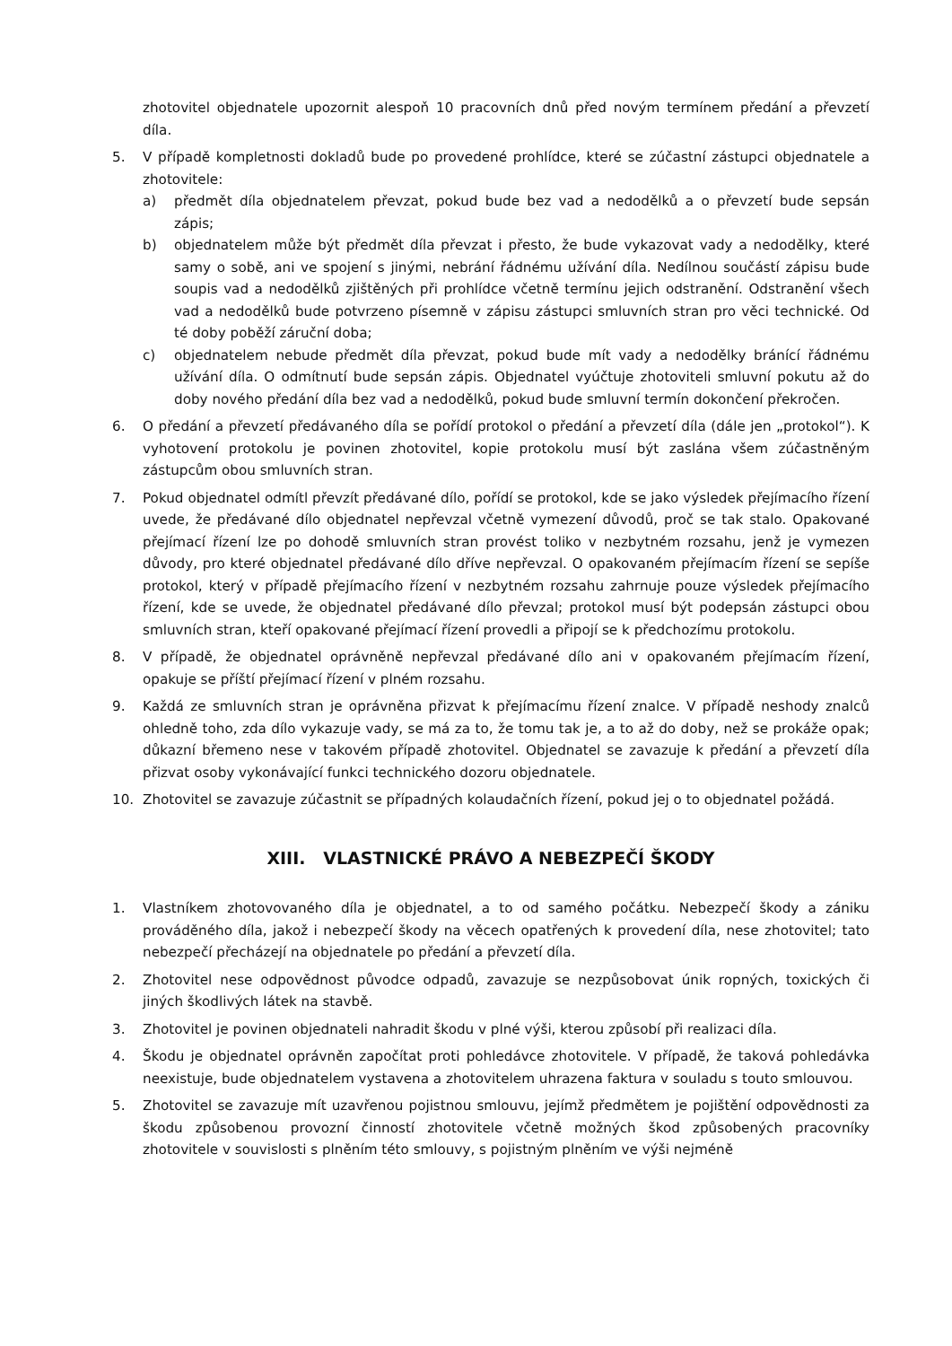zhotovitel objednatele upozornit alespoň 10 pracovních dnů před novým termínem předání a převzetí díla.
5. V případě kompletnosti dokladů bude po provedené prohlídce, které se zúčastní zástupci objednatele a zhotovitele:
a) předmět díla objednatelem převzat, pokud bude bez vad a nedodělků a o převzetí bude sepsán zápis;
b) objednatelem může být předmět díla převzat i přesto, že bude vykazovat vady a nedodělky, které samy o sobě, ani ve spojení s jinými, nebrání řádnému užívání díla. Nedílnou součástí zápisu bude soupis vad a nedodělků zjištěných při prohlídce včetně termínu jejich odstranění. Odstranění všech vad a nedodělků bude potvrzeno písemně v zápisu zástupci smluvních stran pro věci technické. Od té doby poběží záruční doba;
c) objednatelem nebude předmět díla převzat, pokud bude mít vady a nedodělky bránící řádnému užívání díla. O odmítnutí bude sepsán zápis. Objednatel vyúčtuje zhotoviteli smluvní pokutu až do doby nového předání díla bez vad a nedodělků, pokud bude smluvní termín dokončení překročen.
6. O předání a převzetí předávaného díla se pořídí protokol o předání a převzetí díla (dále jen „protokol“). K vyhotovení protokolu je povinen zhotovitel, kopie protokolu musí být zaslána všem zúčastněným zástupcům obou smluvních stran.
7. Pokud objednatel odmítl převzít předávané dílo, pořídí se protokol, kde se jako výsledek přejímacího řízení uvede, že předávané dílo objednatel nepřevzal včetně vymezení důvodů, proč se tak stalo. Opakované přejímací řízení lze po dohodě smluvních stran provést toliko v nezbytném rozsahu, jenž je vymezen důvody, pro které objednatel předávané dílo dříve nepřevzal. O opakovaném přejímacím řízení se sepíše protokol, který v případě přejímacího řízení v nezbytném rozsahu zahrnuje pouze výsledek přejímacího řízení, kde se uvede, že objednatel předávané dílo převzal; protokol musí být podepsán zástupci obou smluvních stran, kteří opakované přejímací řízení provedli a připojí se k předchozímu protokolu.
8. V případě, že objednatel oprávněně nepřevzal předávané dílo ani v opakovaném přejímacím řízení, opakuje se příští přejímací řízení v plném rozsahu.
9. Každá ze smluvních stran je oprávněna přizvat k přejímacímu řízení znalce. V případě neshody znalců ohledně toho, zda dílo vykazuje vady, se má za to, že tomu tak je, a to až do doby, než se prokáže opak; důkazní břemeno nese v takovém případě zhotovitel. Objednatel se zavazuje k předání a převzetí díla přizvat osoby vykonávající funkci technického dozoru objednatele.
10. Zhotovitel se zavazuje zúčastnit se případných kolaudačních řízení, pokud jej o to objednatel požádá.
XIII. VLASTNICKÉ PRÁVO A NEBEZPEČÍ ŠKODY
1. Vlastníkem zhotovovaného díla je objednatel, a to od samého počátku. Nebezpečí škody a zániku prováděného díla, jakož i nebezpečí škody na věcech opatřených k provedení díla, nese zhotovitel; tato nebezpečí přecházejí na objednatele po předání a převzetí díla.
2. Zhotovitel nese odpovědnost původce odpadů, zavazuje se nezpůsobovat únik ropných, toxických či jiných škodlivých látek na stavbě.
3. Zhotovitel je povinen objednateli nahradit škodu v plné výši, kterou způsobí při realizaci díla.
4. Škodu je objednatel oprávněn započítat proti pohledávce zhotovitele. V případě, že taková pohledávka neexistuje, bude objednatelem vystavena a zhotovitelem uhrazena faktura v souladu s touto smlouvou.
5. Zhotovitel se zavazuje mít uzavřenou pojistnou smlouvu, jejímž předmětem je pojištění odpovědnosti za škodu způsobenou provozní činností zhotovitele včetně možných škod způsobených pracovníky zhotovitele v souvislosti s plněním této smlouvy, s pojistným plněním ve výši nejméně